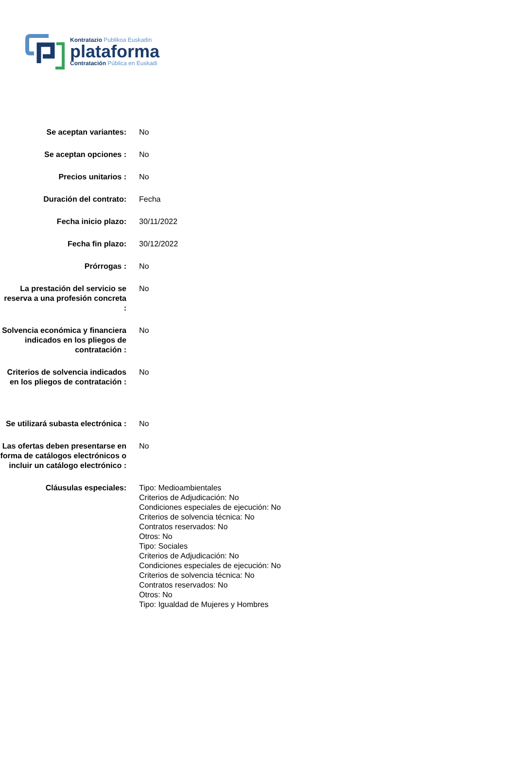Kontratazio Publikoa Euskadin
plataforma
Contratación Pública en Euskadi
| Se aceptan variantes: | No |
| Se aceptan opciones : | No |
| Precios unitarios : | No |
| Duración del contrato: | Fecha |
| Fecha inicio plazo: | 30/11/2022 |
| Fecha fin plazo: | 30/12/2022 |
| Prórrogas : | No |
| La prestación del servicio se reserva a una profesión concreta : | No |
| Solvencia económica y financiera indicados en los pliegos de contratación : | No |
| Criterios de solvencia indicados en los pliegos de contratación : | No |
| Se utilizará subasta electrónica : | No |
| Las ofertas deben presentarse en forma de catálogos electrónicos o incluir un catálogo electrónico : | No |
| Cláusulas especiales: | Tipo: Medioambientales Criterios de Adjudicación: No Condiciones especiales de ejecución: No Criterios de solvencia técnica: No Contratos reservados: No Otros: No Tipo: Sociales Criterios de Adjudicación: No Condiciones especiales de ejecución: No Criterios de solvencia técnica: No Contratos reservados: No Otros: No Tipo: Igualdad de Mujeres y Hombres |